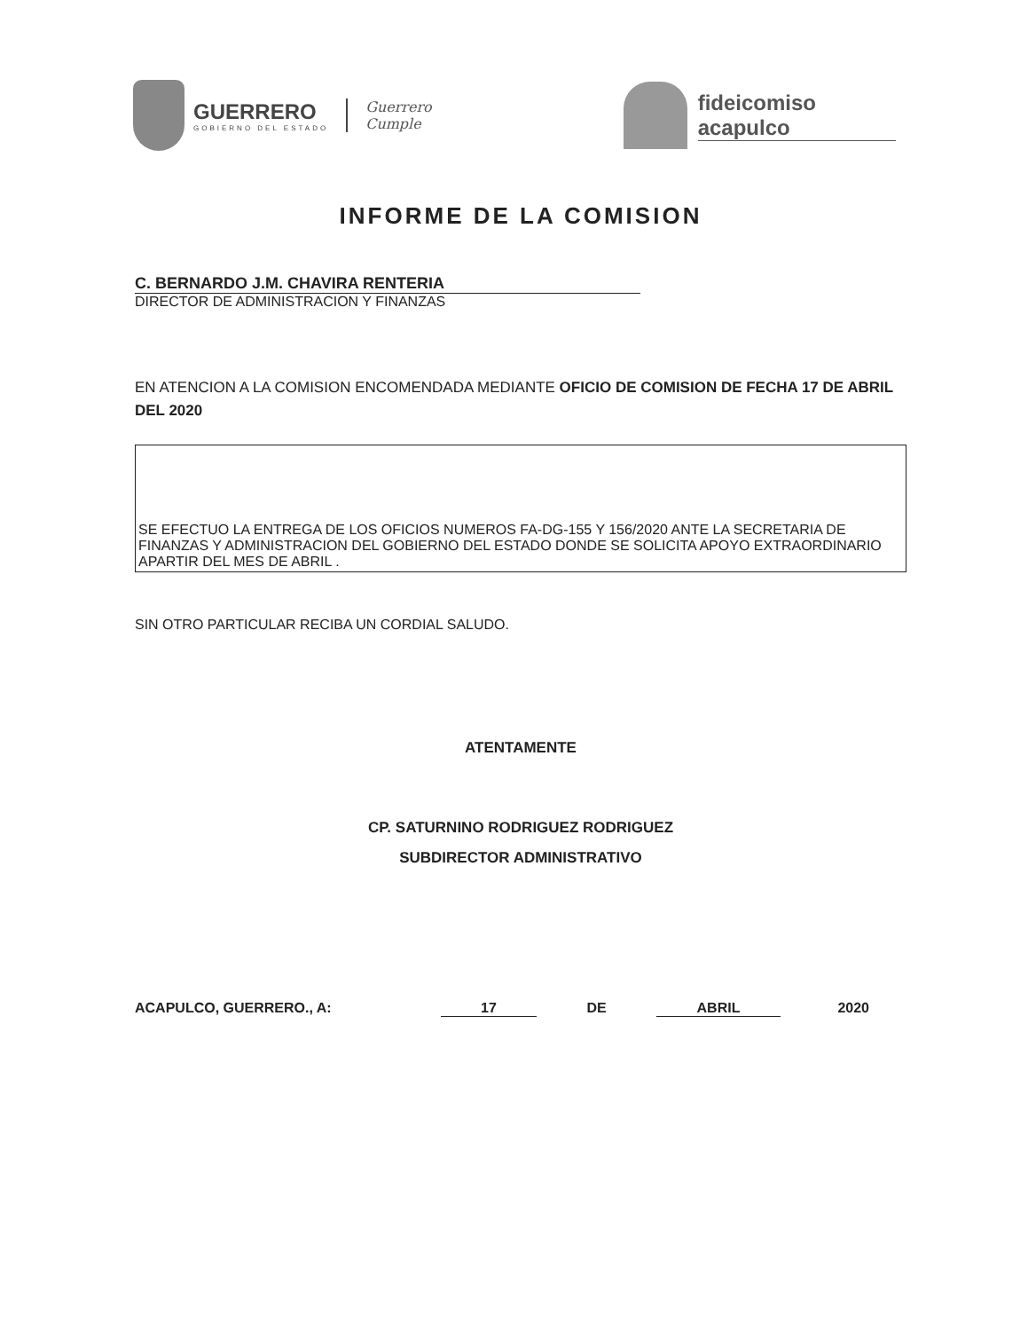GUERRERO
GOBIERNO DEL ESTADO
Guerrero
Cumple
fideicomiso
acapulco
INFORME DE LA COMISION
C. BERNARDO J.M. CHAVIRA RENTERIA
DIRECTOR DE ADMINISTRACION Y FINANZAS
EN ATENCION A LA COMISION ENCOMENDADA MEDIANTE OFICIO DE COMISION DE FECHA 17 DE ABRIL DEL 2020
SE EFECTUO LA ENTREGA DE LOS OFICIOS NUMEROS FA-DG-155 Y 156/2020 ANTE LA SECRETARIA DE FINANZAS Y ADMINISTRACION DEL GOBIERNO DEL ESTADO DONDE SE SOLICITA APOYO EXTRAORDINARIO APARTIR DEL MES DE ABRIL .
SIN OTRO PARTICULAR RECIBA UN CORDIAL SALUDO.
ATENTAMENTE
CP. SATURNINO RODRIGUEZ RODRIGUEZ
SUBDIRECTOR ADMINISTRATIVO
ACAPULCO, GUERRERO., A: 17 DE ABRIL 2020